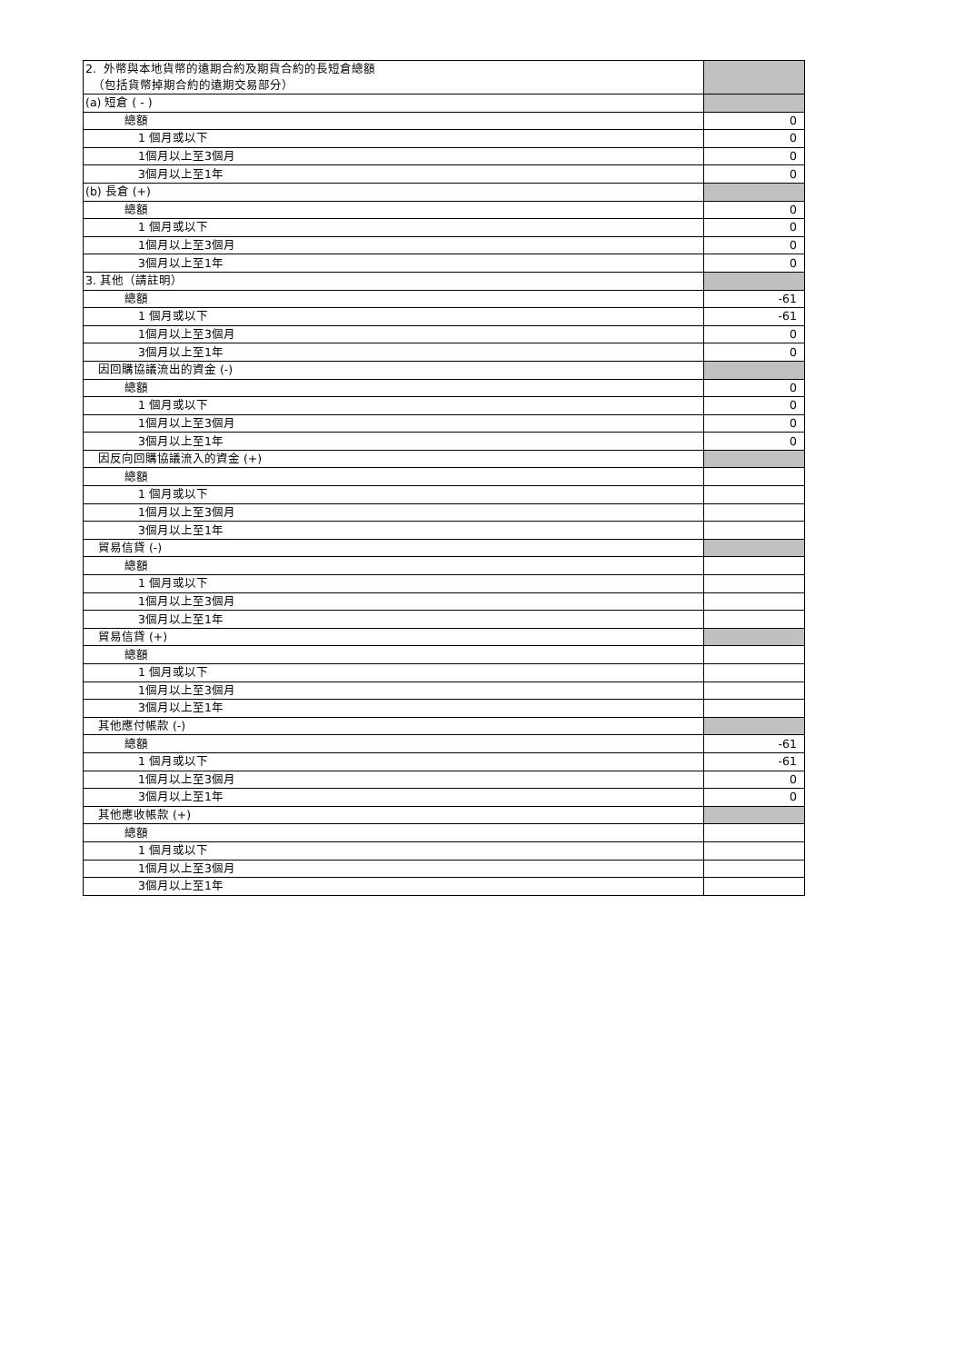| 2. 外幣與本地貨幣的遠期合約及期貨合約的長短倉總額 （包括貨幣掉期合約的遠期交易部分） | |
| (a) 短倉 ( - ) | |
| 總額 | 0 |
| 1 個月或以下 | 0 |
| 1個月以上至3個月 | 0 |
| 3個月以上至1年 | 0 |
| (b) 長倉 (+) | |
| 總額 | 0 |
| 1 個月或以下 | 0 |
| 1個月以上至3個月 | 0 |
| 3個月以上至1年 | 0 |
| 3. 其他（請註明） | |
| 總額 | -61 |
| 1 個月或以下 | -61 |
| 1個月以上至3個月 | 0 |
| 3個月以上至1年 | 0 |
| 因回購協議流出的資金 (-) | |
| 總額 | 0 |
| 1 個月或以下 | 0 |
| 1個月以上至3個月 | 0 |
| 3個月以上至1年 | 0 |
| 因反向回購協議流入的資金 (+) | |
| 總額 | |
| 1 個月或以下 | |
| 1個月以上至3個月 | |
| 3個月以上至1年 | |
| 貿易信貸 (-) | |
| 總額 | |
| 1 個月或以下 | |
| 1個月以上至3個月 | |
| 3個月以上至1年 | |
| 貿易信貸 (+) | |
| 總額 | |
| 1 個月或以下 | |
| 1個月以上至3個月 | |
| 3個月以上至1年 | |
| 其他應付帳款 (-) | |
| 總額 | -61 |
| 1 個月或以下 | -61 |
| 1個月以上至3個月 | 0 |
| 3個月以上至1年 | 0 |
| 其他應收帳款 (+) | |
| 總額 | |
| 1 個月或以下 | |
| 1個月以上至3個月 | |
| 3個月以上至1年 | |